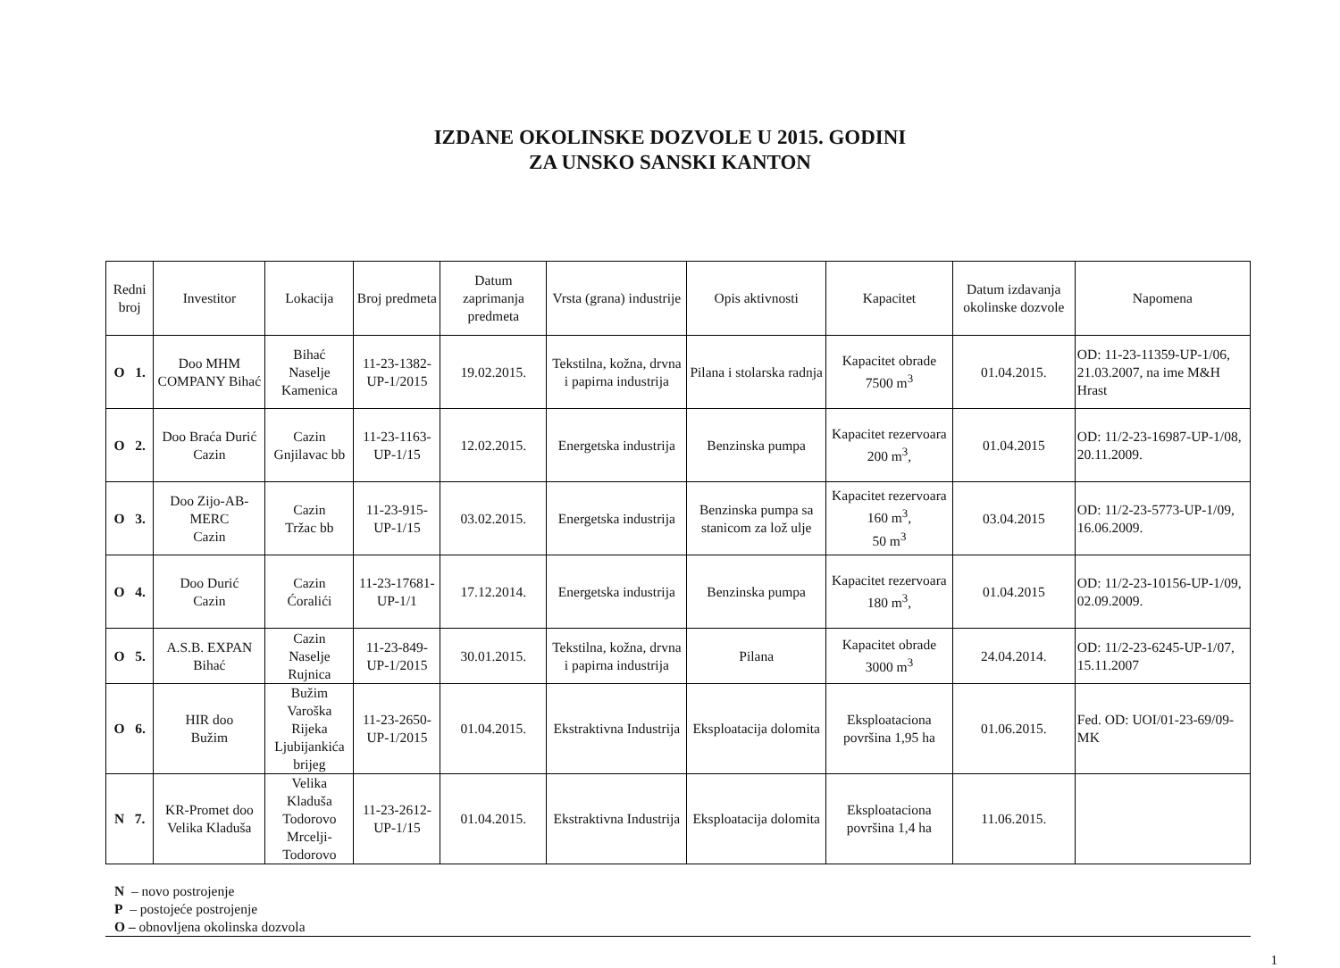IZDANE OKOLINSKE DOZVOLE U 2015. GODINI
ZA UNSKO SANSKI KANTON
| Redni broj | Investitor | Lokacija | Broj predmeta | Datum zaprimanja predmeta | Vrsta (grana) industrije | Opis aktivnosti | Kapacitet | Datum izdavanja okolinske dozvole | Napomena |
| --- | --- | --- | --- | --- | --- | --- | --- | --- | --- |
| O 1. | Doo MHM COMPANY Bihać | Bihać Naselje Kamenica | 11-23-1382-UP-1/2015 | 19.02.2015. | Tekstilna, kožna, drvna i papirna industrija | Pilana i stolarska radnja | Kapacitet obrade 7500 m<sup>3</sup> | 01.04.2015. | OD: 11-23-11359-UP-1/06, 21.03.2007, na ime M&H Hrast |
| O 2. | Doo Braća Durić Cazin | Cazin Gnjilavac bb | 11-23-1163-UP-1/15 | 12.02.2015. | Energetska industrija | Benzinska pumpa | Kapacitet rezervoara 200 m<sup>3</sup>, | 01.04.2015 | OD: 11/2-23-16987-UP-1/08, 20.11.2009. |
| O 3. | Doo Zijo-AB-MERC Cazin | Cazin Tržac bb | 11-23-915-UP-1/15 | 03.02.2015. | Energetska industrija | Benzinska pumpa sa stanicom za lož ulje | Kapacitet rezervoara 160 m<sup>3</sup>, 50 m<sup>3</sup> | 03.04.2015 | OD: 11/2-23-5773-UP-1/09, 16.06.2009. |
| O 4. | Doo Durić Cazin | Cazin Ćoralići | 11-23-17681-UP-1/1 | 17.12.2014. | Energetska industrija | Benzinska pumpa | Kapacitet rezervoara 180 m<sup>3</sup>, | 01.04.2015 | OD: 11/2-23-10156-UP-1/09, 02.09.2009. |
| O 5. | A.S.B. EXPAN Bihać | Cazin Naselje Rujnica | 11-23-849-UP-1/2015 | 30.01.2015. | Tekstilna, kožna, drvna i papirna industrija | Pilana | Kapacitet obrade 3000 m<sup>3</sup> | 24.04.2014. | OD: 11/2-23-6245-UP-1/07, 15.11.2007 |
| O 6. | HIR doo Bužim | Bužim Varoška Rijeka Ljubijankića brijeg | 11-23-2650-UP-1/2015 | 01.04.2015. | Ekstraktivna Industrija | Eksploatacija dolomita | Eksploataciona površina 1,95 ha | 01.06.2015. | Fed. OD: UOI/01-23-69/09-MK |
| N 7. | KR-Promet doo Velika Kladuša | Velika Kladuša Todorovo Mrcelji-Todorovo | 11-23-2612-UP-1/15 | 01.04.2015. | Ekstraktivna Industrija | Eksploatacija dolomita | Eksploataciona površina 1,4 ha | 11.06.2015. | |
N – novo postrojenje
P – postojeće postrojenje
O – obnovljena okolinska dozvola
1